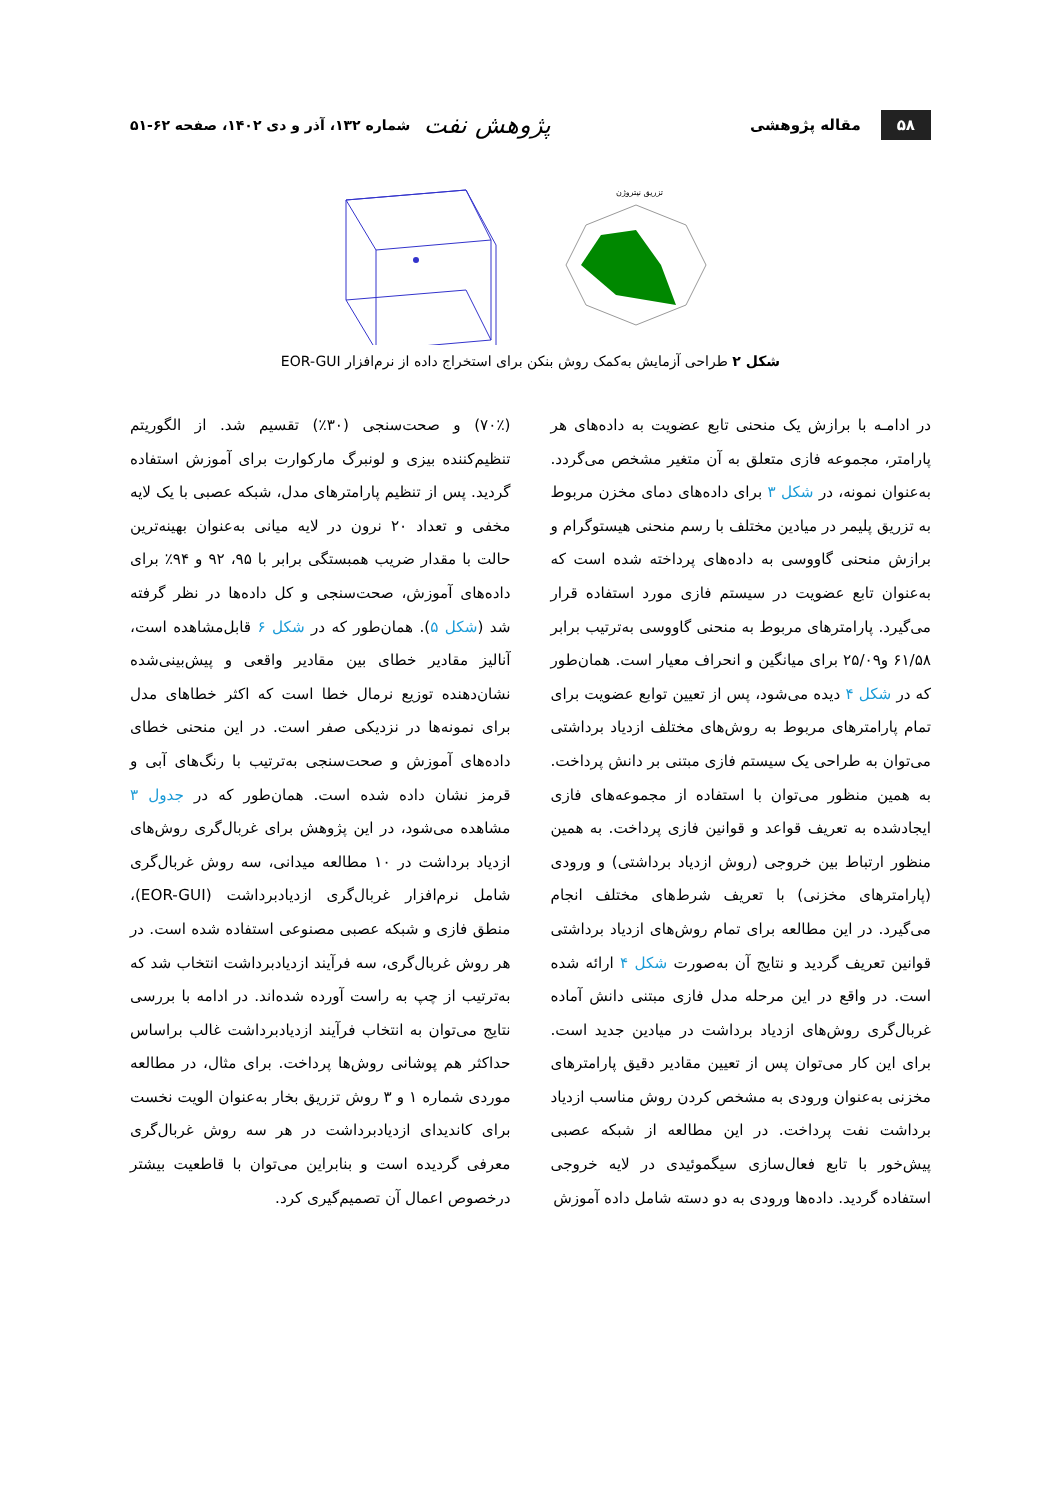۵۸ مقاله پژوهشی پژوهش نفت شماره ۱۳۲، آذر و دی ۱۴۰۲، صفحه ۶۲-۵۱
تزریق نیتروژن
شکل ۲ طراحی آزمایش به‌کمک روش بنکن برای استخراج داده از نرم‌افزار EOR-GUI
در ادامـه با برازش یک منحنی تابع عضویت به داده‌های هر پارامتر، مجموعه فازی متعلق به آن متغیر مشخص می‌گردد. به‌عنوان نمونه، در شکل ۳ برای داده‌های دمای مخزن مربوط به تزریق پلیمر در میادین مختلف با رسم منحنی هیستوگرام و برازش منحنی گاووسی به داده‌های پرداخته شده است که به‌عنوان تابع عضویت در سیستم فازی مورد استفاده قرار می‌گیرد. پارامترهای مربوط به منحنی گاووسی به‌ترتیب برابر ۶۱/۵۸ و۲۵/۰۹ برای میانگین و انحراف معیار است. همان‌طور که در شکل ۴ دیده می‌شود، پس از تعیین توابع عضویت برای تمام پارامترهای مربوط به روش‌های مختلف ازدیاد برداشتی می‌توان به طراحی یک سیستم فازی مبتنی بر دانش پرداخت. به همین منظور می‌توان با استفاده از مجموعه‌های فازی ایجادشده به تعریف قواعد و قوانین فازی پرداخت. به همین منظور ارتباط بین خروجی (روش ازدیاد برداشتی) و ورودی (پارامترهای مخزنی) با تعریف شرط‌های مختلف انجام می‌گیرد. در این مطالعه برای تمام روش‌های ازدیاد برداشتی قوانین تعریف گردید و نتایج آن به‌صورت شکل ۴ ارائه شده است. در واقع در این مرحله مدل فازی مبتنی دانش آماده غربال‌گری روش‌های ازدیاد برداشت در میادین جدید است. برای این کار می‌توان پس از تعیین مقادیر دقیق پارامترهای مخزنی به‌عنوان ورودی به مشخص کردن روش مناسب ازدیاد برداشت نفت پرداخت. در این مطالعه از شبکه عصبی پیش‌خور با تابع فعال‌سازی سیگموئیدی در لایه خروجی استفاده گردید. داده‌ها ورودی به دو دسته شامل داده آموزش
(۷۰٪) و صحت‌سنجی (۳۰٪) تقسیم شد. از الگوریتم تنظیم‌کننده بیزی و لونبرگ مارکوارت برای آموزش استفاده گردید. پس از تنظیم پارامترهای مدل، شبکه عصبی با یک لایه مخفی و تعداد ۲۰ نرون در لایه میانی به‌عنوان بهینه‌ترین حالت با مقدار ضریب همبستگی برابر با ۹۵، ۹۲ و ۹۴٪ برای داده‌های آموزش، صحت‌سنجی و کل داده‌ها در نظر گرفته شد (شکل ۵). همان‌طور که در شکل ۶ قابل‌مشاهده است، آنالیز مقادیر خطای بین مقادیر واقعی و پیش‌بینی‌شده نشان‌دهنده توزیع نرمال خطا است که اکثر خطاهای مدل برای نمونه‌ها در نزدیکی صفر است. در این منحنی خطای داده‌های آموزش و صحت‌سنجی به‌ترتیب با رنگ‌های آبی و قرمز نشان داده شده است. همان‌طور که در جدول ۳ مشاهده می‌شود، در این پژوهش برای غربال‌گری روش‌های ازدیاد برداشت در ۱۰ مطالعه میدانی، سه روش غربال‌گری شامل نرم‌افزار غربال‌گری ازدیادبرداشت (EOR-GUI)، منطق فازی و شبکه عصبی مصنوعی استفاده شده است. در هر روش غربال‌گری، سه فرآیند ازدیادبرداشت انتخاب شد که به‌ترتیب از چپ به راست آورده شده‌اند. در ادامه با بررسی نتایج می‌توان به انتخاب فرآیند ازدیادبرداشت غالب براساس حداکثر هم پوشانی روش‌ها پرداخت. برای مثال، در مطالعه موردی شماره ۱ و ۳ روش تزریق بخار به‌عنوان الویت نخست برای کاندیدای ازدیادبرداشت در هر سه روش غربال‌گری معرفی گردیده است و بنابراین می‌توان با قاطعیت بیشتر درخصوص اعمال آن تصمیم‌گیری کرد.